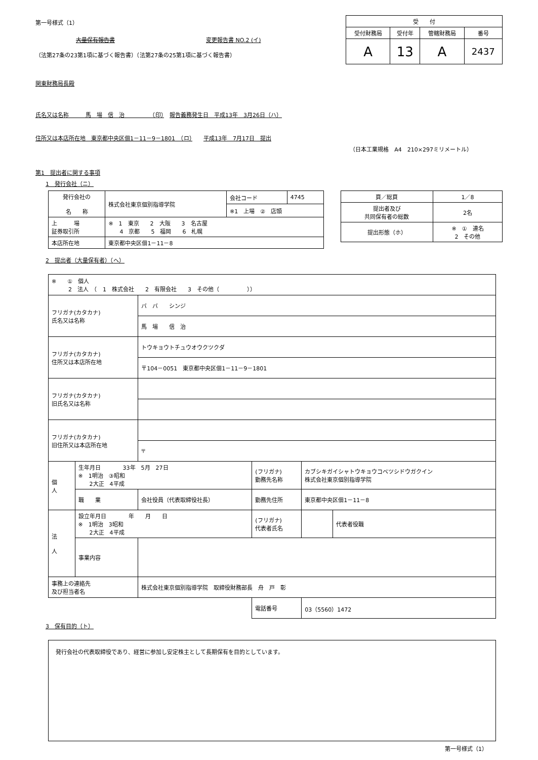第一号様式（1）
大量保有報告書 変更報告書 NO.2 (イ)
（法第27条の23第1項に基づく報告書）（法第27条の25第1項に基づく報告書）
関東財務局長殿
| 受 付 | | | |
| --- | --- | --- | --- |
| 受付財務局 | 受付年 | 管轄財務局 | 番号 |
| A | 13 | A | 2437 |
氏名又は名称　　　馬　場　信　治　　　　　（印）　報告義務発生日　平成13年　3月26日（ハ）
住所又は本店所在地　東京都中央区佃1－11－9－1801　（ロ）　　平成13年　7月17日　提出
（日本工業規格　A4　210×297ミリメートル）
第1　提出者に関する事項
1　発行会社（ニ）
| 発行会社の 名 称 | 株式会社東京個別指導学院 | 会社コード | 4745 |
| | | ※1 上場 ② 店頭 | |
| 上 場 証券取引所 | ※ 1 東京 2 大阪 3 名古屋 4 京都 5 福岡 6 札幌 | | |
| 本店所在地 | 東京都中央区佃1－11－8 | | |
| 頁／総頁 | 1／8 |
| 提出者及び 共同保有者の総数 | 2名 |
| 提出形態（ホ） | ※ ① 連名 2 その他 |
2　提出者（大量保有者）（ヘ）
| ※ ① 個人 2 法人 （ 1 株式会社 2 有限会社 3 その他（ ）） | | | | | |
| フリガナ(カタカナ) 氏名又は名称 | | バ バ シンジ | | | |
| | | 馬 場 信 治 | | | |
| フリガナ(カタカナ) 住所又は本店所在地 | | トウキョウトチュウオウクツクダ | | | |
| | | 〒104－0051 東京都中央区佃1－11－9－1801 | | | |
| フリガナ(カタカナ) 旧氏名又は名称 | | | | | |
| フリガナ(カタカナ) 旧住所又は本店所在地 | | | | | |
| | | 〒 | | | |
| 個 人 | 生年月日 33年 5月 27日 ※ 1明治 ③昭和 2大正 4平成 | | (フリガナ) 勤務先名称 | カブシキガイシャトウキョウコベツシドウガクイン 株式会社東京個別指導学院 | |
| | 職 業 | 会社役員（代表取締役社長） | 勤務先住所 | 東京都中央区佃1－11－8 | |
| 法 人 | 設立年月日 年 月 日 ※ 1明治 3昭和 2大正 4平成 | | (フリガナ) 代表者氏名 | | 代表者役職 |
| | 事業内容 | | | | |
| 事務上の連絡先 及び担当者名 | | 株式会社東京個別指導学院 取締役財務部長 舟 戸 彰 | | | |
| | | | 電話番号 | 03（5560）1472 | |
3　保有目的（ト）
| 発行会社の代表取締役であり、経営に参加し安定株主として長期保有を目的としています。 |
第一号様式（1）